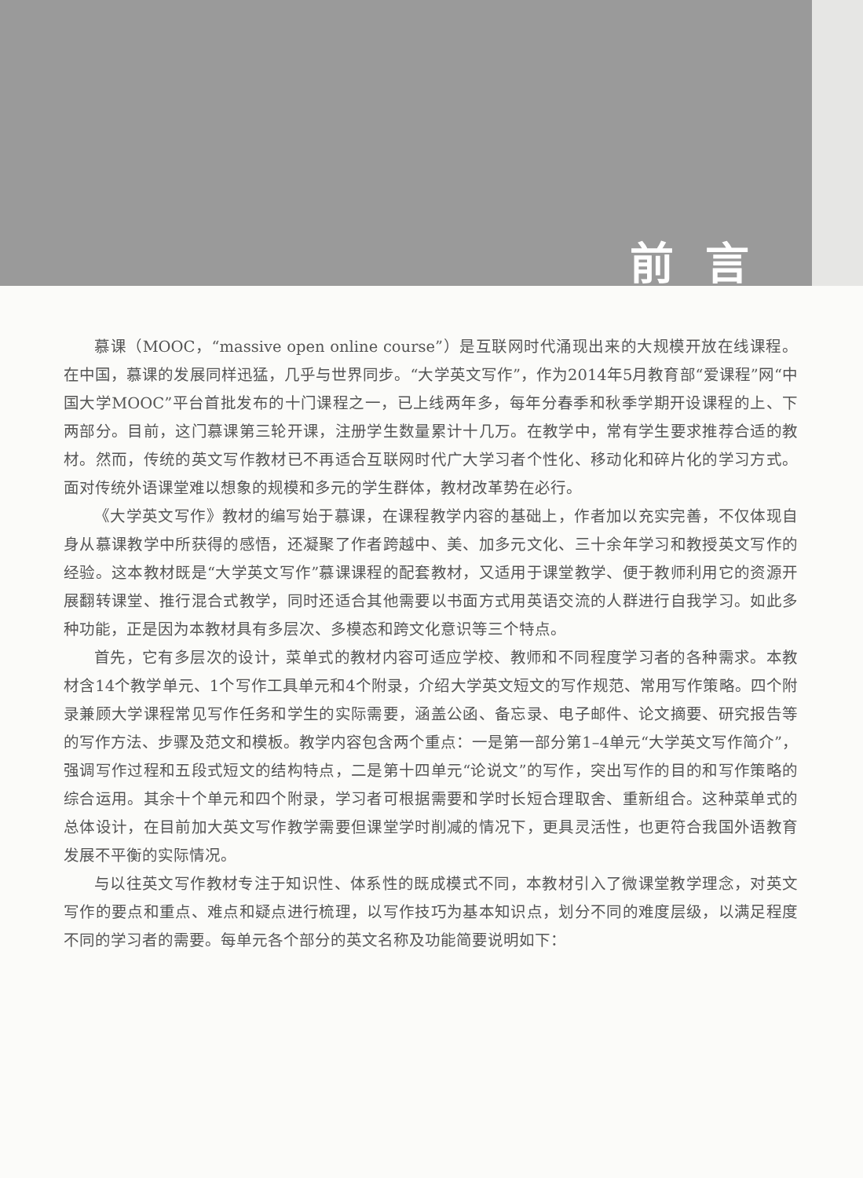前言
慕课（MOOC，“massive open online course”）是互联网时代涌现出来的大规模开放在线课程。在中国，慕课的发展同样迅猛，几乎与世界同步。“大学英文写作”，作为2014年5月教育部“爱课程”网“中国大学MOOC”平台首批发布的十门课程之一，已上线两年多，每年分春季和秋季学期开设课程的上、下两部分。目前，这门慕课第三轮开课，注册学生数量累计十几万。在教学中，常有学生要求推荐合适的教材。然而，传统的英文写作教材已不再适合互联网时代广大学习者个性化、移动化和碎片化的学习方式。面对传统外语课堂难以想象的规模和多元的学生群体，教材改革势在必行。
《大学英文写作》教材的编写始于慕课，在课程教学内容的基础上，作者加以充实完善，不仅体现自身从慕课教学中所获得的感悟，还凝聚了作者跨越中、美、加多元文化、三十余年学习和教授英文写作的经验。这本教材既是“大学英文写作”慕课课程的配套教材，又适用于课堂教学、便于教师利用它的资源开展翻转课堂、推行混合式教学，同时还适合其他需要以书面方式用英语交流的人群进行自我学习。如此多种功能，正是因为本教材具有多层次、多模态和跨文化意识等三个特点。
首先，它有多层次的设计，菜单式的教材内容可适应学校、教师和不同程度学习者的各种需求。本教材含14个教学单元、1个写作工具单元和4个附录，介绍大学英文短文的写作规范、常用写作策略。四个附录兼顾大学课程常见写作任务和学生的实际需要，涵盖公函、备忘录、电子邮件、论文摘要、研究报告等的写作方法、步骤及范文和模板。教学内容包含两个重点：一是第一部分第1–4单元“大学英文写作简介”，强调写作过程和五段式短文的结构特点，二是第十四单元“论说文”的写作，突出写作的目的和写作策略的综合运用。其余十个单元和四个附录，学习者可根据需要和学时长短合理取舍、重新组合。这种菜单式的总体设计，在目前加大英文写作教学需要但课堂学时削减的情况下，更具灵活性，也更符合我国外语教育发展不平衡的实际情况。
与以往英文写作教材专注于知识性、体系性的既成模式不同，本教材引入了微课堂教学理念，对英文写作的要点和重点、难点和疑点进行梳理，以写作技巧为基本知识点，划分不同的难度层级，以满足程度不同的学习者的需要。每单元各个部分的英文名称及功能简要说明如下：